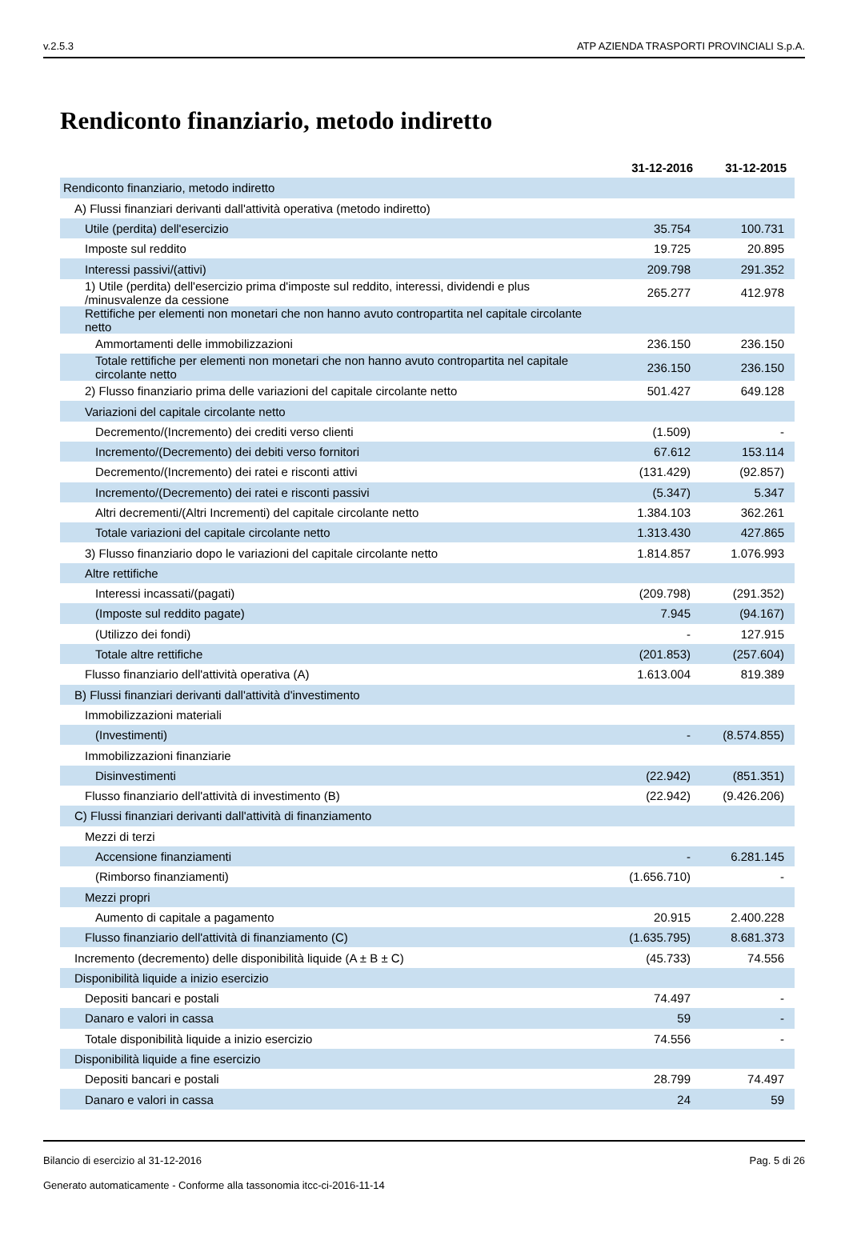v.2.5.3 ATP AZIENDA TRASPORTI PROVINCIALI S.p.A.
Rendiconto finanziario, metodo indiretto
| | 31-12-2016 | 31-12-2015 |
| Rendiconto finanziario, metodo indiretto | | |
| A) Flussi finanziari derivanti dall'attività operativa (metodo indiretto) | | |
| Utile (perdita) dell'esercizio | 35.754 | 100.731 |
| Imposte sul reddito | 19.725 | 20.895 |
| Interessi passivi/(attivi) | 209.798 | 291.352 |
| 1) Utile (perdita) dell'esercizio prima d'imposte sul reddito, interessi, dividendi e plus /minusvalenze da cessione | 265.277 | 412.978 |
| Rettifiche per elementi non monetari che non hanno avuto contropartita nel capitale circolante netto | | |
| Ammortamenti delle immobilizzazioni | 236.150 | 236.150 |
| Totale rettifiche per elementi non monetari che non hanno avuto contropartita nel capitale circolante netto | 236.150 | 236.150 |
| 2) Flusso finanziario prima delle variazioni del capitale circolante netto | 501.427 | 649.128 |
| Variazioni del capitale circolante netto | | |
| Decremento/(Incremento) dei crediti verso clienti | (1.509) | - |
| Incremento/(Decremento) dei debiti verso fornitori | 67.612 | 153.114 |
| Decremento/(Incremento) dei ratei e risconti attivi | (131.429) | (92.857) |
| Incremento/(Decremento) dei ratei e risconti passivi | (5.347) | 5.347 |
| Altri decrementi/(Altri Incrementi) del capitale circolante netto | 1.384.103 | 362.261 |
| Totale variazioni del capitale circolante netto | 1.313.430 | 427.865 |
| 3) Flusso finanziario dopo le variazioni del capitale circolante netto | 1.814.857 | 1.076.993 |
| Altre rettifiche | | |
| Interessi incassati/(pagati) | (209.798) | (291.352) |
| (Imposte sul reddito pagate) | 7.945 | (94.167) |
| (Utilizzo dei fondi) | - | 127.915 |
| Totale altre rettifiche | (201.853) | (257.604) |
| Flusso finanziario dell'attività operativa (A) | 1.613.004 | 819.389 |
| B) Flussi finanziari derivanti dall'attività d'investimento | | |
| Immobilizzazioni materiali | | |
| (Investimenti) | - | (8.574.855) |
| Immobilizzazioni finanziarie | | |
| Disinvestimenti | (22.942) | (851.351) |
| Flusso finanziario dell'attività di investimento (B) | (22.942) | (9.426.206) |
| C) Flussi finanziari derivanti dall'attività di finanziamento | | |
| Mezzi di terzi | | |
| Accensione finanziamenti | - | 6.281.145 |
| (Rimborso finanziamenti) | (1.656.710) | - |
| Mezzi propri | | |
| Aumento di capitale a pagamento | 20.915 | 2.400.228 |
| Flusso finanziario dell'attività di finanziamento (C) | (1.635.795) | 8.681.373 |
| Incremento (decremento) delle disponibilità liquide (A ± B ± C) | (45.733) | 74.556 |
| Disponibilità liquide a inizio esercizio | | |
| Depositi bancari e postali | 74.497 | - |
| Danaro e valori in cassa | 59 | - |
| Totale disponibilità liquide a inizio esercizio | 74.556 | - |
| Disponibilità liquide a fine esercizio | | |
| Depositi bancari e postali | 28.799 | 74.497 |
| Danaro e valori in cassa | 24 | 59 |
Bilancio di esercizio al 31-12-2016 Pag. 5 di 26
Generato automaticamente - Conforme alla tassonomia itcc-ci-2016-11-14